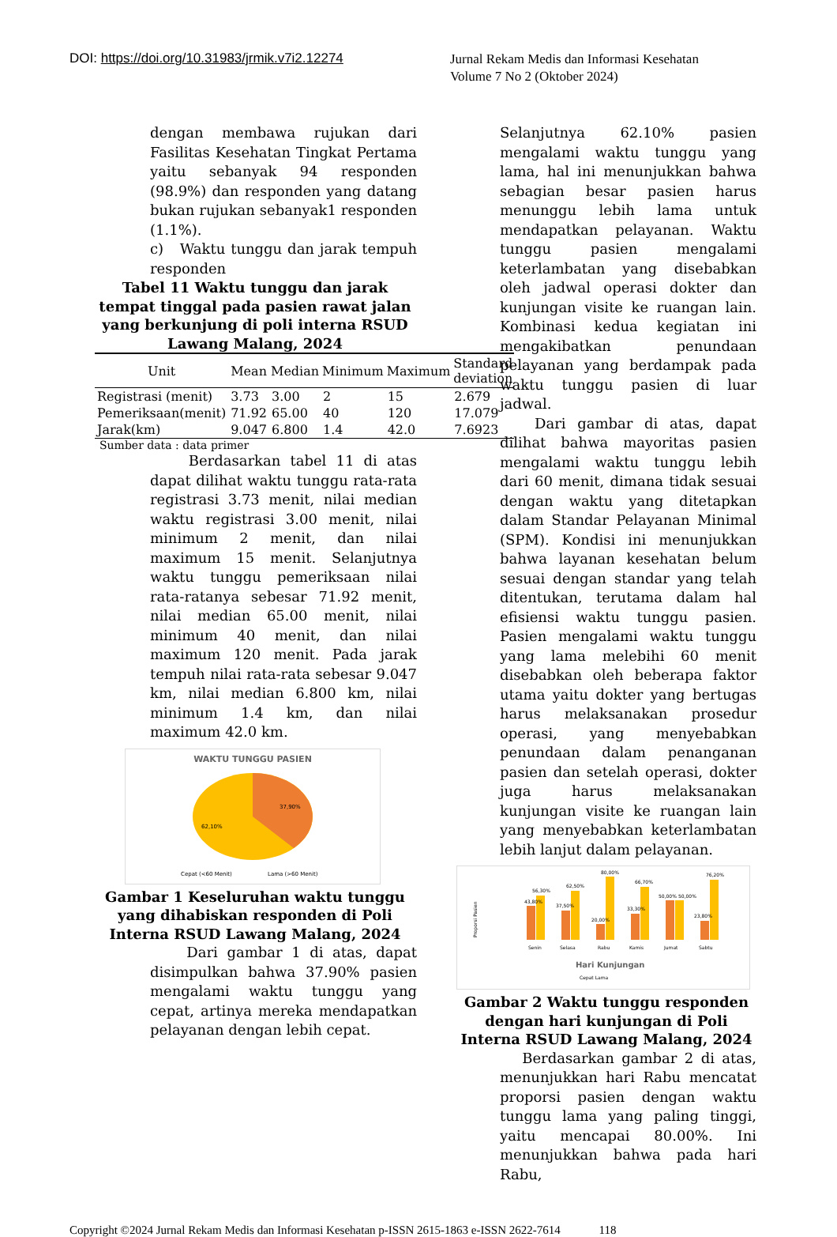DOI: https://doi.org/10.31983/jrmik.v7i2.12274
Jurnal Rekam Medis dan Informasi Kesehatan
Volume 7 No 2 (Oktober 2024)
dengan membawa rujukan dari Fasilitas Kesehatan Tingkat Pertama yaitu sebanyak 94 responden (98.9%) dan responden yang datang bukan rujukan sebanyak1 responden (1.1%).
c) Waktu tunggu dan jarak tempuh responden
Tabel 11 Waktu tunggu dan jarak tempat tinggal pada pasien rawat jalan yang berkunjung di poli interna RSUD Lawang Malang, 2024
| Unit | Mean | Median | Minimum | Maximum | Standard deviation |
| --- | --- | --- | --- | --- | --- |
| Registrasi (menit) | 3.73 | 3.00 | 2 | 15 | 2.679 |
| Pemeriksaan(menit) | 71.92 | 65.00 | 40 | 120 | 17.079 |
| Jarak(km) | 9.047 | 6.800 | 1.4 | 42.0 | 7.6923 |
Sumber data : data primer
Berdasarkan tabel 11 di atas dapat dilihat waktu tunggu rata-rata registrasi 3.73 menit, nilai median waktu registrasi 3.00 menit, nilai minimum 2 menit, dan nilai maximum 15 menit. Selanjutnya waktu tunggu pemeriksaan nilai rata-ratanya sebesar 71.92 menit, nilai median 65.00 menit, nilai minimum 40 menit, dan nilai maximum 120 menit. Pada jarak tempuh nilai rata-rata sebesar 9.047 km, nilai median 6.800 km, nilai minimum 1.4 km, dan nilai maximum 42.0 km.
WAKTU TUNGGU PASIEN
37,90%
62,10%
Cepat (<60 Menit)
Lama (>60 Menit)
Gambar 1 Keseluruhan waktu tunggu yang dihabiskan responden di Poli Interna RSUD Lawang Malang, 2024
Dari gambar 1 di atas, dapat disimpulkan bahwa 37.90% pasien mengalami waktu tunggu yang cepat, artinya mereka mendapatkan pelayanan dengan lebih cepat.
Selanjutnya 62.10% pasien mengalami waktu tunggu yang lama, hal ini menunjukkan bahwa sebagian besar pasien harus menunggu lebih lama untuk mendapatkan pelayanan. Waktu tunggu pasien mengalami keterlambatan yang disebabkan oleh jadwal operasi dokter dan kunjungan visite ke ruangan lain. Kombinasi kedua kegiatan ini mengakibatkan penundaan pelayanan yang berdampak pada waktu tunggu pasien di luar jadwal.
Dari gambar di atas, dapat dilihat bahwa mayoritas pasien mengalami waktu tunggu lebih dari 60 menit, dimana tidak sesuai dengan waktu yang ditetapkan dalam Standar Pelayanan Minimal (SPM). Kondisi ini menunjukkan bahwa layanan kesehatan belum sesuai dengan standar yang telah ditentukan, terutama dalam hal efisiensi waktu tunggu pasien. Pasien mengalami waktu tunggu yang lama melebihi 60 menit disebabkan oleh beberapa faktor utama yaitu dokter yang bertugas harus melaksanakan prosedur operasi, yang menyebabkan penundaan dalam penanganan pasien dan setelah operasi, dokter juga harus melaksanakan kunjungan visite ke ruangan lain yang menyebabkan keterlambatan lebih lanjut dalam pelayanan.
Proporsi Pasien
43,80%
56,30%
37,50%
62,50%
20,00%
80,00%
33,30%
66,70%
50,00%
50,00%
23,80%
76,20%
Senin
Selasa
Rabu
Kamis
Jumat
Sabtu
Hari Kunjungan
Cepat Lama
Gambar 2 Waktu tunggu responden dengan hari kunjungan di Poli Interna RSUD Lawang Malang, 2024
Berdasarkan gambar 2 di atas, menunjukkan hari Rabu mencatat proporsi pasien dengan waktu tunggu lama yang paling tinggi, yaitu mencapai 80.00%. Ini menunjukkan bahwa pada hari Rabu,
Copyright ©2024 Jurnal Rekam Medis dan Informasi Kesehatan p-ISSN 2615-1863 e-ISSN 2622-7614 118